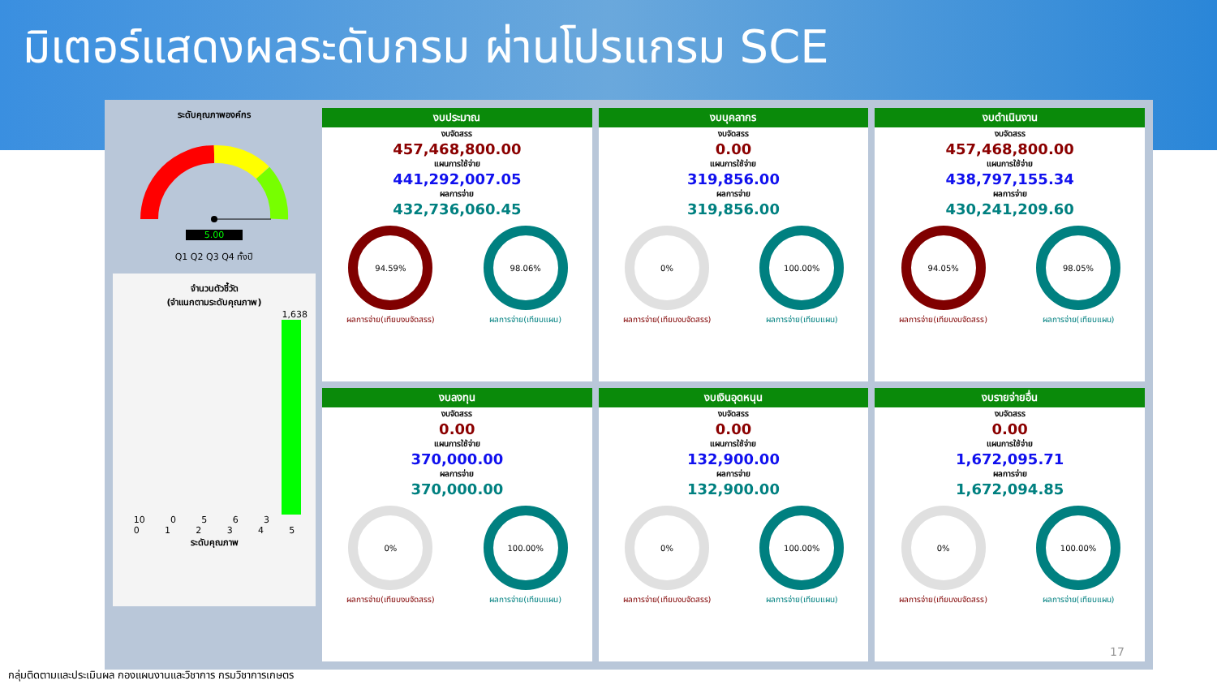มิเตอร์แสดงผลระดับกรม ผ่านโปรแกรม SCE
ระดับคุณภาพองค์กร
5.00
Q1 Q2 Q3 Q4 ทั้งปี
จำนวนตัวชี้วัด
(จำแนกตามระดับคุณภาพ)
1,638
10 0563
012345
ระดับคุณภาพ
งบประมาณ
งบจัดสรร
457,468,800.00
แผนการใช้จ่าย
441,292,007.05
ผลการจ่าย
432,736,060.45
94.59%
ผลการจ่าย(เทียบงบจัดสรร)
98.06%
ผลการจ่าย(เทียบแผน)
งบบุคลากร
งบจัดสรร
0.00
แผนการใช้จ่าย
319,856.00
ผลการจ่าย
319,856.00
0%
ผลการจ่าย(เทียบงบจัดสรร)
100.00%
ผลการจ่าย(เทียบแผน)
งบดำเนินงาน
งบจัดสรร
457,468,800.00
แผนการใช้จ่าย
438,797,155.34
ผลการจ่าย
430,241,209.60
94.05%
ผลการจ่าย(เทียบงบจัดสรร)
98.05%
ผลการจ่าย(เทียบแผน)
งบลงทุน
งบจัดสรร
0.00
แผนการใช้จ่าย
370,000.00
ผลการจ่าย
370,000.00
0%
ผลการจ่าย(เทียบงบจัดสรร)
100.00%
ผลการจ่าย(เทียบแผน)
งบเงินอุดหนุน
งบจัดสรร
0.00
แผนการใช้จ่าย
132,900.00
ผลการจ่าย
132,900.00
0%
ผลการจ่าย(เทียบงบจัดสรร)
100.00%
ผลการจ่าย(เทียบแผน)
งบรายจ่ายอื่น
งบจัดสรร
0.00
แผนการใช้จ่าย
1,672,095.71
ผลการจ่าย
1,672,094.85
0%
ผลการจ่าย(เทียบงบจัดสรร)
100.00%
ผลการจ่าย(เทียบแผน)
17
กลุ่มติดตามและประเมินผล กองแผนงานและวิชาการ กรมวิชาการเกษตร